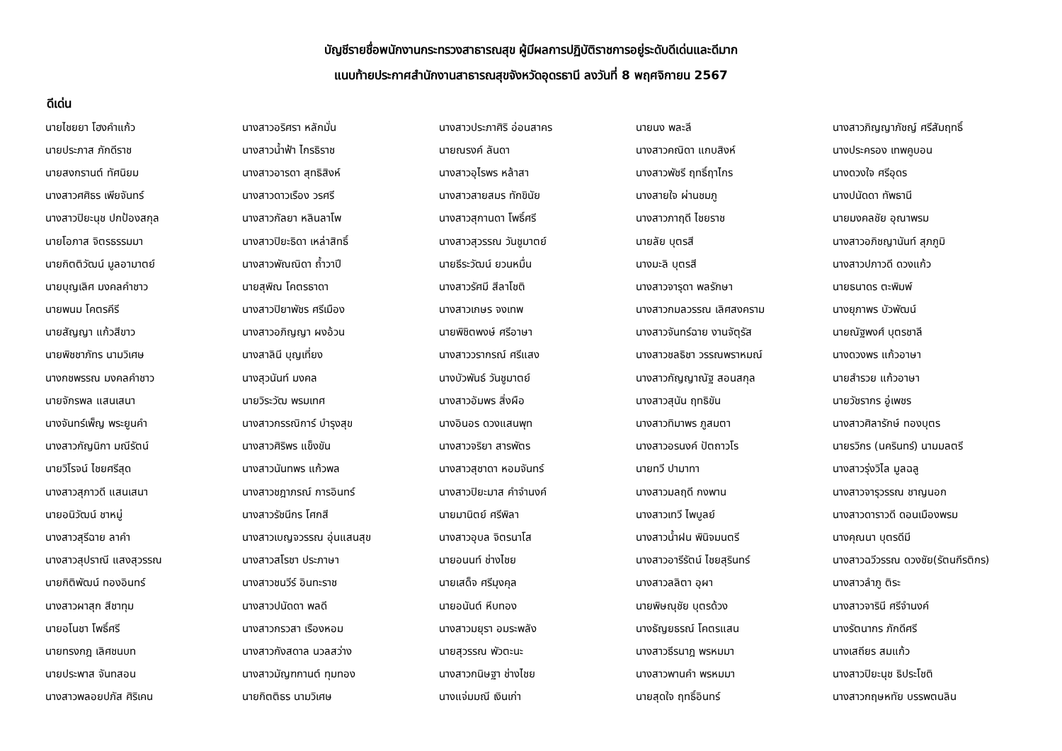บัญชีรายชื่อพนักงานกระทรวงสาธารณสุข ผู้มีผลการปฏิบัติราชการอยู่ระดับดีเด่นและดีมาก
แนบท้ายประกาศสำนักงานสาธารณสุขจังหวัดอุดรธานี ลงวันที่ 8 พฤศจิกายน 2567
ดีเด่น
| นายไชยยา โฮงคำแก้ว | นางสาวอริศรา หลักมั่น | นางสาวประภาศิริ อ่อนสาคร | นายนง พละลี | นางสาวภิญญาภัชญ์ ศรีสัมฤทธิ์ |
| นายประภาส ภักดีราช | นางสาวน้ำฟ้า ไกรธิราช | นายณรงค์ ลันดา | นางสาวคณิดา แกบสิงห์ | นางประครอง เทพคูบอน |
| นายสงกรานต์ ทัศนิยม | นางสาวอารดา สุทธิสิงห์ | นางสาวอุไรพร หล้าสา | นางสาวพัชรี ฤทธิ์ฤาไกร | นางดวงใจ ศรีอุดร |
| นางสาวศศิธร เพียจันทร์ | นางสาวดาวเรือง วรศรี | นางสาวสายสมร ทักขินัย | นางสายใจ ผ่านชมภู | นางปนัดดา ทัพธานี |
| นางสาวปิยะนุช ปกป้องสกุล | นางสาวกัลยา หลินลาโพ | นางสาวสุกานดา โพธิ์ศรี | นางสาวภาฤดี ไชยราช | นายมงคลชัย อุณาพรม |
| นายโอภาส จิตรธรรมมา | นางสาวปิยะธิดา เหล่าสิทธิ์ | นางสาวสุวรรณ วันชูมาตย์ | นายลัย บุตรสี | นางสาวอภิชญานันท์ สุภภูมิ |
| นายกิตติวัฒน์ มูลอามาตย์ | นางสาวพัณณิดา ถ้ำวาปี | นายธีระวัฒน์ ยวนหมื่น | นางมะลิ บุตรสี | นางสาวปภาวดี ดวงแก้ว |
| นายบุญเลิศ มงคลคำชาว | นายสุพิณ โคตรธาดา | นางสาวรัศมี สีลาโชติ | นางสาวจารุดา พลรักษา | นายธนาดร ตะพิมพ์ |
| นายพนม โคตรคีรี | นางสาวปิยาพัชร ศรีเมือง | นางสาวเกษร จงเทพ | นางสาวกมลวรรณ เลิศสงคราม | นางยุภาพร บัวพัฒน์ |
| นายสัญญา แก้วสีขาว | นางสาวอภิญญา ผงอ้วน | นายพิชิตพงษ์ ศรีอาษา | นางสาวจันทร์ฉาย งานจัตุรัส | นายณัฐพงศ์ บุตรชาลี |
| นายพิชชาภัทร นามวิเศษ | นางสาลินี บุญเที่ยง | นางสาววรากรณ์ ศรีแสง | นางสาวชลธิชา วรรณพราหมณ์ | นางดวงพร แก้วอาษา |
| นางกชพรรณ มงคลคำชาว | นางสุวนันท์ มงคล | นางบัวพันธ์ วันชูมาตย์ | นางสาวกัญญาณัฐ สอนสกุล | นายสำรวย แก้วอาษา |
| นายจักรพล แสนเสนา | นายวิระวัฒ พรมเทศ | นางสาวอัมพร สิ่งผือ | นางสาวสุนัน ฤทธิขัน | นายวัชรากร อู่เพชร |
| นางจันทร์เพ็ญ พระยูนคำ | นางสาวกรรณิการ์ บำรุงสุข | นางอินอร ดวงแสนพุท | นางสาวทิมาพร ภูสมตา | นางสาวศิลารักษ์ ทองบุตร |
| นางสาวกัญนิกา มณีรัตน์ | นางสาวศิริพร แข็งขัน | นางสาวจริยา สารพัตร | นางสาวอรนงค์ ปัตถาวโร | นายรวิกร (นครินทร์) นามมลตรี |
| นายวิโรจน์ ไชยศรีสุด | นางสาวนันทพร แก้วพล | นางสาวสุชาดา หอมจันทร์ | นายทวี ปามาทา | นางสาวรุ่งวิไล มูลฉลู |
| นางสาวสุภาวดี แสนเสนา | นางสาวชฎาภรณ์ การอินทร์ | นางสาวปิยะมาส คำจำนงค์ | นางสาวมลฤดี กงพาน | นางสาวจารุวรรณ ชาญนอก |
| นายอนิวัฒน์ ชาหมู่ | นางสาวรัชนีกร โศกสี | นายมานิตย์ ศรีพิลา | นางสาวเทวี ไพบูลย์ | นางสาวดาราวดี ดอนเมืองพรม |
| นางสาวสุรีฉาย ลาคำ | นางสาวเบญจวรรณ อุ่นแสนสุข | นางสาวอุบล จิตรนาโส | นางสาวน้ำฝน พินิจมนตรี | นางคุณนา บุตรดีมี |
| นางสาวสุปราณี แสงสุวรรณ | นางสาวสโรชา ประภาษา | นายอนนท์ ช่างไชย | นางสาวอารีรัตน์ ไชยสุรินทร์ | นางสาวฉวีวรรณ ดวงชัย(รัตนกีรติกร) |
| นายกิติพัฒน์ ทองอินทร์ | นางสาวชนวีร์ อินทะราช | นายเสด็จ ศรีมุงคุล | นางสาวลลิตา อุผา | นางสาวลำภู ติระ |
| นางสาวผาสุก สีชาทุม | นางสาวปนัดดา พลดี | นายอนันต์ หีบทอง | นายพิษณุชัย บุตรด้วง | นางสาวจารินี ศรีจำนงค์ |
| นายอโนชา โพธิ์ศรี | นางสาวกรวสา เรืองหอม | นางสาวมยุรา อมระพลัง | นางธัญยธรณ์ โคตรแสน | นางรัตนากร ภักดีศรี |
| นายทรงกฎ เลิศชนบท | นางสาวกังสดาล นวลสว่าง | นายสุวรรณ พัวตะนะ | นางสาวธีรนาฎ พรหมมา | นางเสถียร สมแก้ว |
| นายประพาส จันทสอน | นางสาวมัญฑกานต์ ทุมทอง | นางสาวกนิษฐา ช่างไชย | นางสาวพานคำ พรหมมา | นางสาวปิยะนุช ธิประโชติ |
| นางสาวพลอยปภัส ศิริเคน | นายกิตติธร นามวิเศษ | นางแจ่มมณี เงินเก่า | นายสุดใจ ฤทธิ์อินทร์ | นางสาวกฤษหทัย บรรพตนลิน |